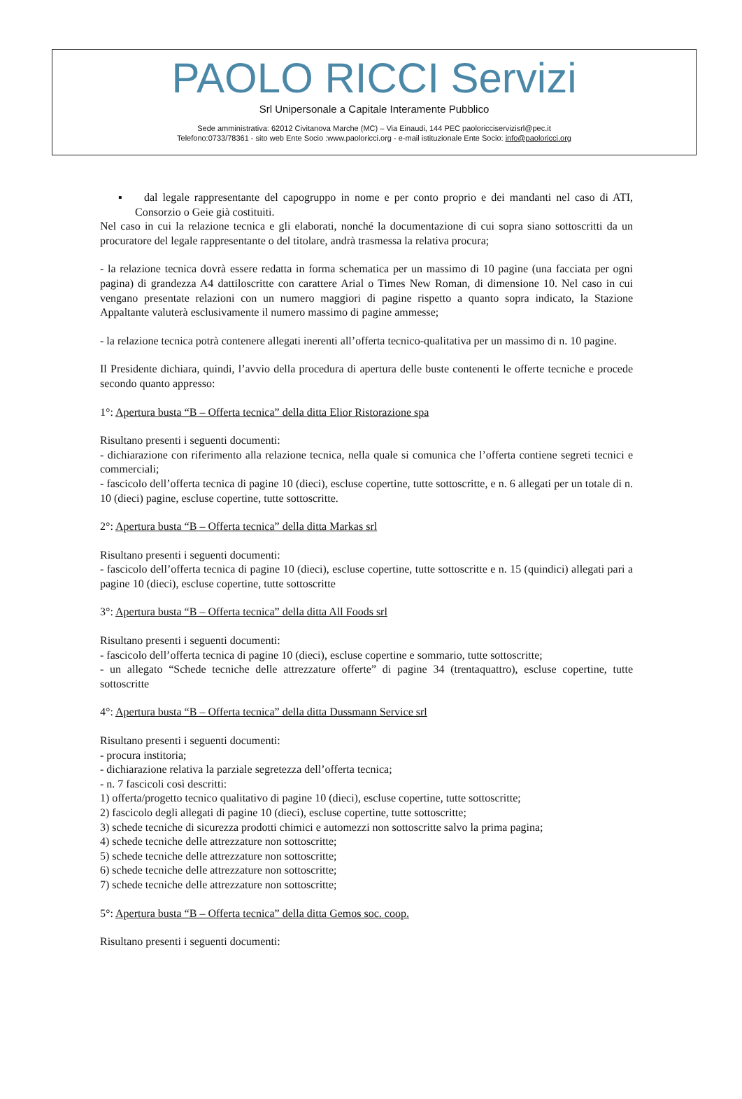PAOLO RICCI Servizi
Srl Unipersonale a Capitale Interamente Pubblico
Sede amministrativa: 62012 Civitanova Marche (MC) – Via Einaudi, 144 PEC paoloricciservizisrl@pec.it
Telefono:0733/78361 - sito web Ente Socio :www.paoloricci.org - e-mail istituzionale Ente Socio: info@paoloricci.org
▪ dal legale rappresentante del capogruppo in nome e per conto proprio e dei mandanti nel caso di ATI, Consorzio o Geie già costituiti.
Nel caso in cui la relazione tecnica e gli elaborati, nonché la documentazione di cui sopra siano sottoscritti da un procuratore del legale rappresentante o del titolare, andrà trasmessa la relativa procura;
- la relazione tecnica dovrà essere redatta in forma schematica per un massimo di 10 pagine (una facciata per ogni pagina) di grandezza A4 dattiloscritte con carattere Arial o Times New Roman, di dimensione 10. Nel caso in cui vengano presentate relazioni con un numero maggiori di pagine rispetto a quanto sopra indicato, la Stazione Appaltante valuterà esclusivamente il numero massimo di pagine ammesse;
- la relazione tecnica potrà contenere allegati inerenti all’offerta tecnico-qualitativa per un massimo di n. 10 pagine.
Il Presidente dichiara, quindi, l’avvio della procedura di apertura delle buste contenenti le offerte tecniche e procede secondo quanto appresso:
1°: Apertura busta “B – Offerta tecnica” della ditta Elior Ristorazione spa
Risultano presenti i seguenti documenti:
- dichiarazione con riferimento alla relazione tecnica, nella quale si comunica che l’offerta contiene segreti tecnici e commerciali;
- fascicolo dell’offerta tecnica di pagine 10 (dieci), escluse copertine, tutte sottoscritte, e n. 6 allegati per un totale di n. 10 (dieci) pagine, escluse copertine, tutte sottoscritte.
2°: Apertura busta “B – Offerta tecnica” della ditta Markas srl
Risultano presenti i seguenti documenti:
- fascicolo dell’offerta tecnica di pagine 10 (dieci), escluse copertine, tutte sottoscritte e n. 15 (quindici) allegati pari a pagine 10 (dieci), escluse copertine, tutte sottoscritte
3°: Apertura busta “B – Offerta tecnica” della ditta All Foods srl
Risultano presenti i seguenti documenti:
- fascicolo dell’offerta tecnica di pagine 10 (dieci), escluse copertine e sommario, tutte sottoscritte;
- un allegato “Schede tecniche delle attrezzature offerte” di pagine 34 (trentaquattro), escluse copertine, tutte sottoscritte
4°: Apertura busta “B – Offerta tecnica” della ditta Dussmann Service srl
Risultano presenti i seguenti documenti:
- procura institoria;
- dichiarazione relativa la parziale segretezza dell’offerta tecnica;
- n. 7 fascicoli così descritti:
1) offerta/progetto tecnico qualitativo di pagine 10 (dieci), escluse copertine, tutte sottoscritte;
2) fascicolo degli allegati di pagine 10 (dieci), escluse copertine, tutte sottoscritte;
3) schede tecniche di sicurezza prodotti chimici e automezzi non sottoscritte salvo la prima pagina;
4) schede tecniche delle attrezzature non sottoscritte;
5) schede tecniche delle attrezzature non sottoscritte;
6) schede tecniche delle attrezzature non sottoscritte;
7) schede tecniche delle attrezzature non sottoscritte;
5°: Apertura busta “B – Offerta tecnica” della ditta Gemos soc. coop.
Risultano presenti i seguenti documenti: